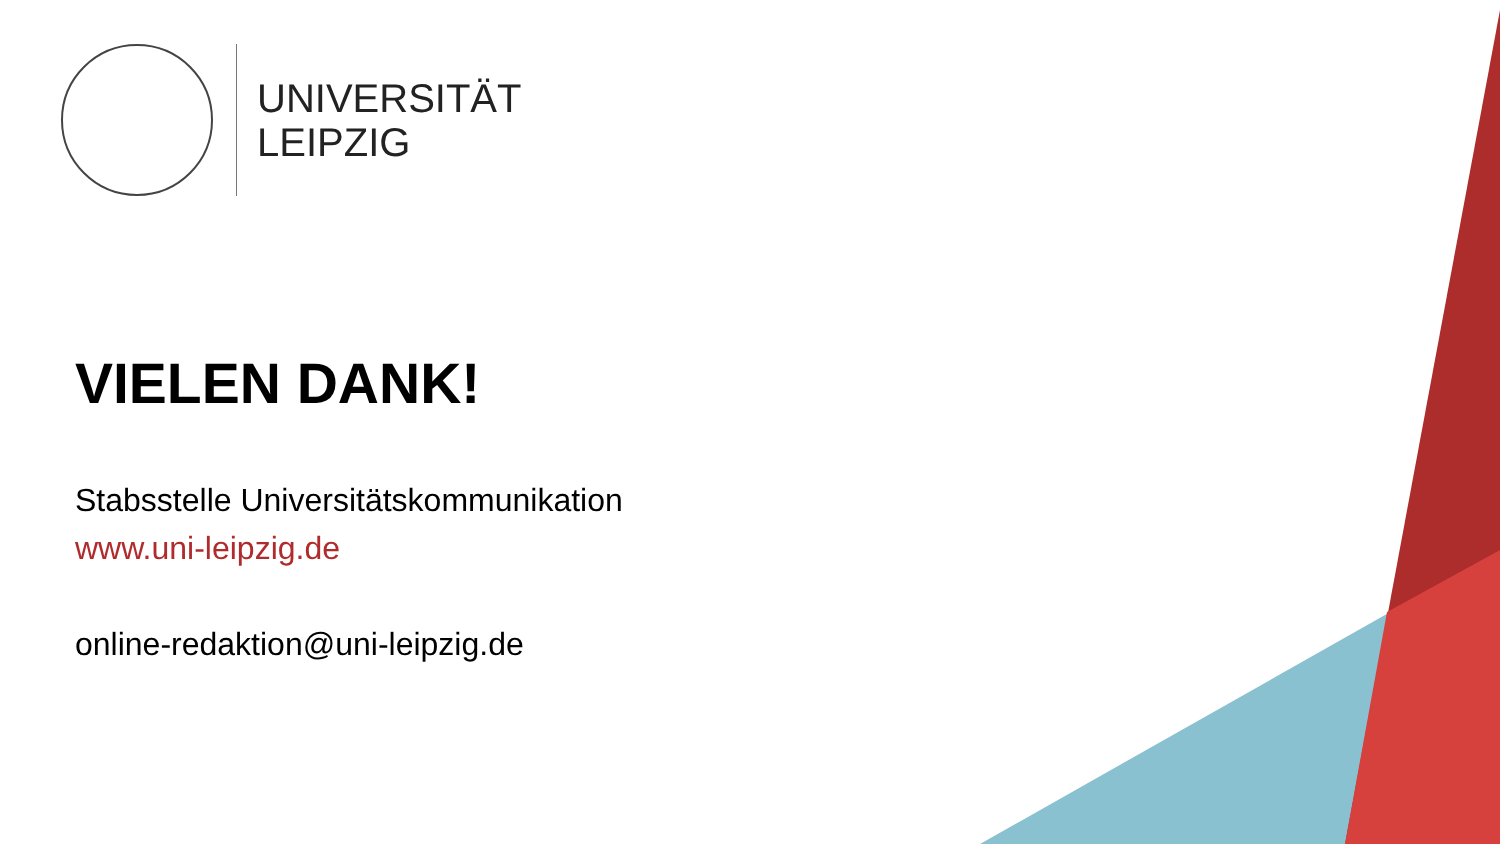UNIVERSITÄT
LEIPZIG
VIELEN DANK!
Stabsstelle Universitätskommunikation
www.uni-leipzig.de
online-redaktion@uni-leipzig.de